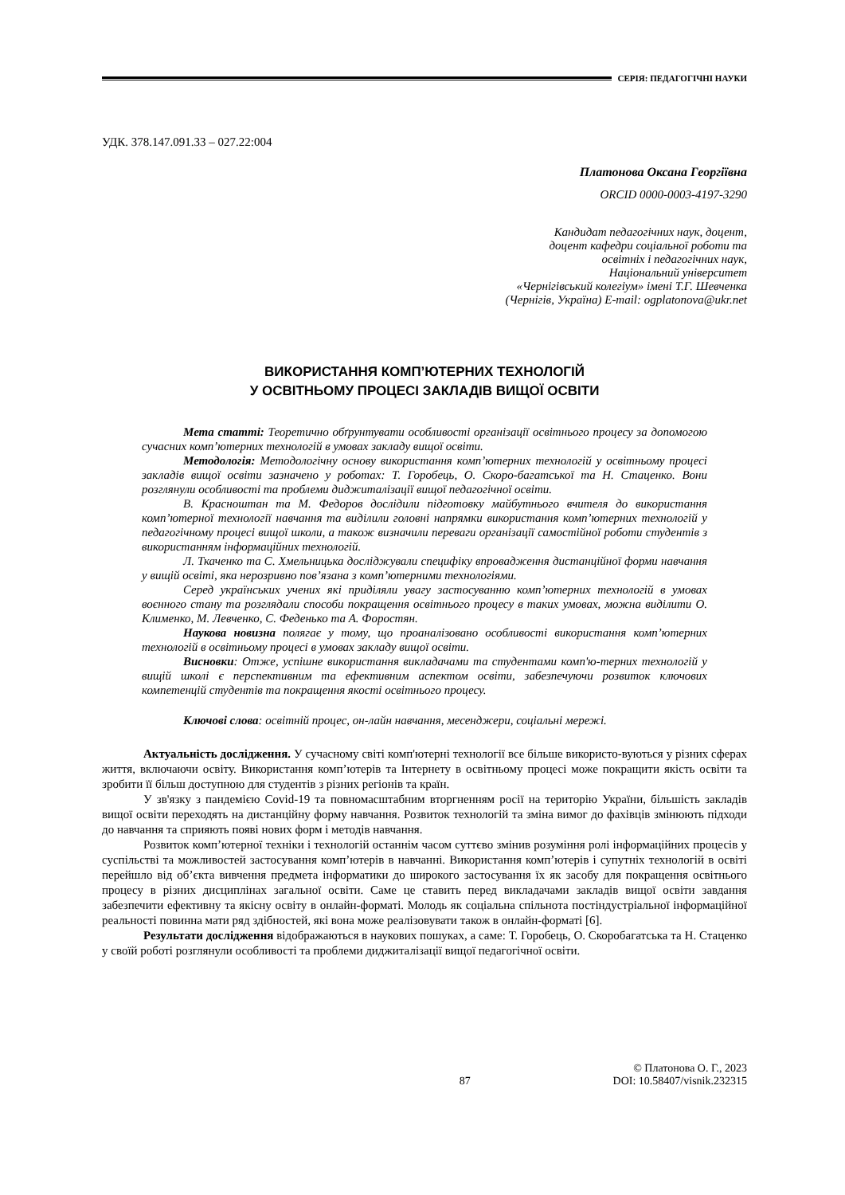СЕРІЯ: ПЕДАГОГІЧНІ НАУКИ
УДК. 378.147.091.33 – 027.22:004
Платонова Оксана Георгіївна
ORCID 0000-0003-4197-3290
Кандидат педагогічних наук, доцент,
доцент кафедри соціальної роботи та
освітніх і педагогічних наук,
Національний університет
«Чернігівський колегіум» імені Т.Г. Шевченка
(Чернігів, Україна) E-mail: ogplatonova@ukr.net
ВИКОРИСТАННЯ КОМП’ЮТЕРНИХ ТЕХНОЛОГІЙ
У ОСВІТНЬОМУ ПРОЦЕСІ ЗАКЛАДІВ ВИЩОЇ ОСВІТИ
Мета статті: Теоретично обґрунтувати особливості організації освітнього процесу за допомогою сучасних комп’ютерних технологій в умовах закладу вищої освіти.
Методологія: Методологічну основу використання комп’ютерних технологій у освітньому процесі закладів вищої освіти зазначено у роботах: Т. Горобець, О. Скоро-багатської та Н. Стаценко. Вони розглянули особливості та проблеми диджиталізації вищої педагогічної освіти.
В. Красноштан та М. Федоров дослідили підготовку майбутнього вчителя до використання комп’ютерної технології навчання та виділили головні напрямки використання комп’ютерних технологій у педагогічному процесі вищої школи, а також визначили переваги організації самостійної роботи студентів з використанням інформаційних технологій.
Л. Ткаченко та С. Хмельницька досліджували специфіку впровадження дистанційної форми навчання у вищій освіті, яка нерозривно пов’язана з комп’ютерними технологіями.
Серед українських учених які приділяли увагу застосуванню комп’ютерних технологій в умовах воєнного стану та розглядали способи покращення освітнього процесу в таких умовах, можна виділити О. Клименко, М. Левченко, С. Феденько та А. Форостян.
Наукова новизна полягає у тому, що проаналізовано особливості використання комп’ютерних технологій в освітньому процесі в умовах закладу вищої освіти.
Висновки: Отже, успішне використання викладачами та студентами комп'ю-терних технологій у вищій школі є перспективним та ефективним аспектом освіти, забезпечуючи розвиток ключових компетенцій студентів та покращення якості освітнього процесу.
Ключові слова: освітній процес, он-лайн навчання, месенджери, соціальні мережі.
Актуальність дослідження. У сучасному світі комп'ютерні технології все більше використо-вуються у різних сферах життя, включаючи освіту. Використання комп’ютерів та Інтернету в освітньому процесі може покращити якість освіти та зробити її більш доступною для студентів з різних регіонів та країн.
У зв'язку з пандемією Covid-19 та повномасштабним вторгненням росії на територію України, більшість закладів вищої освіти переходять на дистанційну форму навчання. Розвиток технологій та зміна вимог до фахівців змінюють підходи до навчання та сприяють появі нових форм і методів навчання.
Розвиток комп’ютерної техніки і технологій останнім часом суттєво змінив розуміння ролі інформаційних процесів у суспільстві та можливостей застосування комп’ютерів в навчанні. Використання комп’ютерів і супутніх технологій в освіті перейшло від об’єкта вивчення предмета інформатики до широкого застосування їх як засобу для покращення освітнього процесу в різних дисциплінах загальної освіти. Саме це ставить перед викладачами закладів вищої освіти завдання забезпечити ефективну та якісну освіту в онлайн-форматі. Молодь як соціальна спільнота постіндустріальної інформаційної реальності повинна мати ряд здібностей, які вона може реалізовувати також в онлайн-форматі [6].
Результати дослідження відображаються в наукових пошуках, а саме: Т. Горобець, О. Скоробагатська та Н. Стаценко у своїй роботі розглянули особливості та проблеми диджиталізації вищої педагогічної освіти.
87 © Платонова О. Г., 2023
DOI: 10.58407/visnik.232315